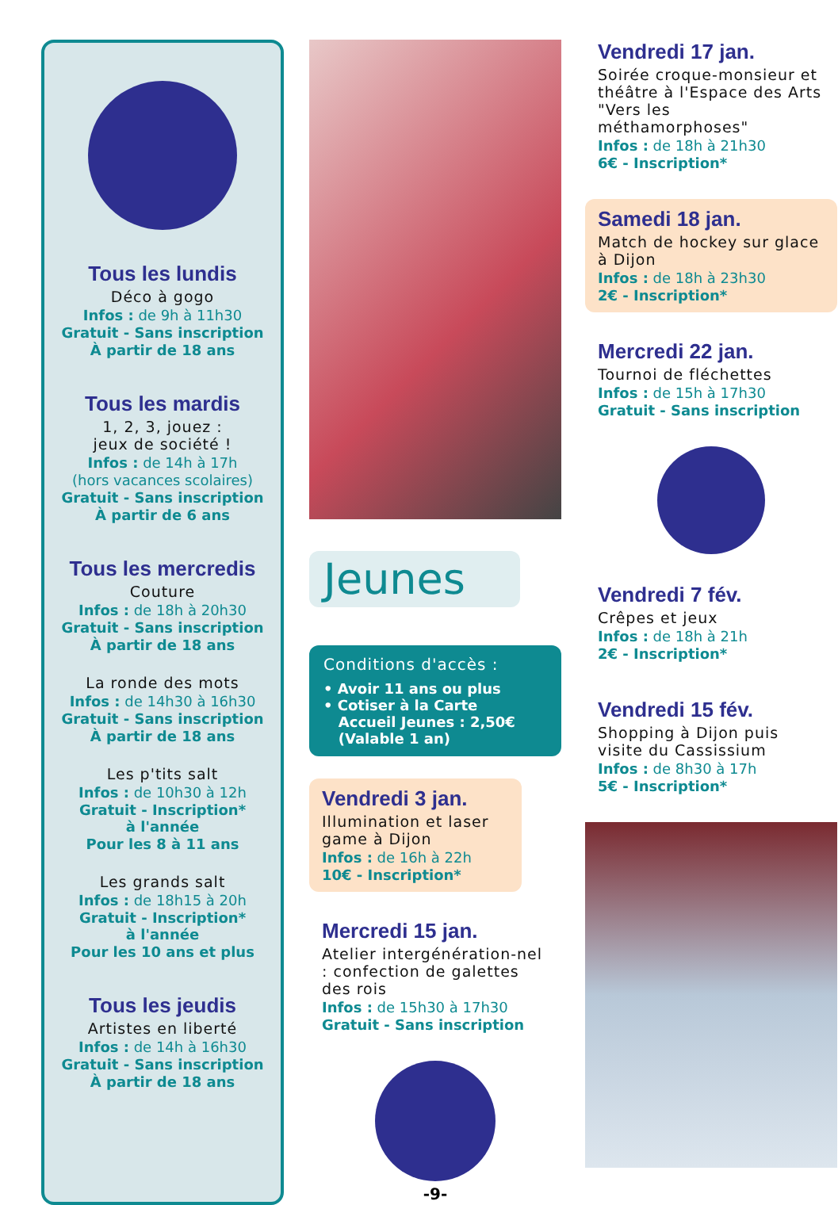Tous les lundis
Déco à gogo
Infos : de 9h à 11h30
Gratuit - Sans inscription
À partir de 18 ans
Tous les mardis
1, 2, 3, jouez :
jeux de société !
Infos : de 14h à 17h
(hors vacances scolaires)
Gratuit - Sans inscription
À partir de 6 ans
Tous les mercredis
Couture
Infos : de 18h à 20h30
Gratuit - Sans inscription
À partir de 18 ans
La ronde des mots
Infos : de 14h30 à 16h30
Gratuit - Sans inscription
À partir de 18 ans
Les p'tits salt
Infos : de 10h30 à 12h
Gratuit - Inscription*
à l'année
Pour les 8 à 11 ans
Les grands salt
Infos : de 18h15 à 20h
Gratuit - Inscription*
à l'année
Pour les 10 ans et plus
Tous les jeudis
Artistes en liberté
Infos : de 14h à 16h30
Gratuit - Sans inscription
À partir de 18 ans
Jeunes
Conditions d'accès :
• Avoir 11 ans ou plus
• Cotiser à la Carte
Accueil Jeunes : 2,50€
(Valable 1 an)
Vendredi 3 jan.
Illumination et laser game à Dijon
Infos : de 16h à 22h
10€ - Inscription*
Mercredi 15 jan.
Atelier intergénération-nel : confection de galettes des rois
Infos : de 15h30 à 17h30
Gratuit - Sans inscription
-9-
Vendredi 17 jan.
Soirée croque-monsieur et théâtre à l'Espace des Arts "Vers les méthamorphoses"
Infos : de 18h à 21h30
6€ - Inscription*
Samedi 18 jan.
Match de hockey sur glace à Dijon
Infos : de 18h à 23h30
2€ - Inscription*
Mercredi 22 jan.
Tournoi de fléchettes
Infos : de 15h à 17h30
Gratuit - Sans inscription
Vendredi 7 fév.
Crêpes et jeux
Infos : de 18h à 21h
2€ - Inscription*
Vendredi 15 fév.
Shopping à Dijon puis visite du Cassissium
Infos : de 8h30 à 17h
5€ - Inscription*